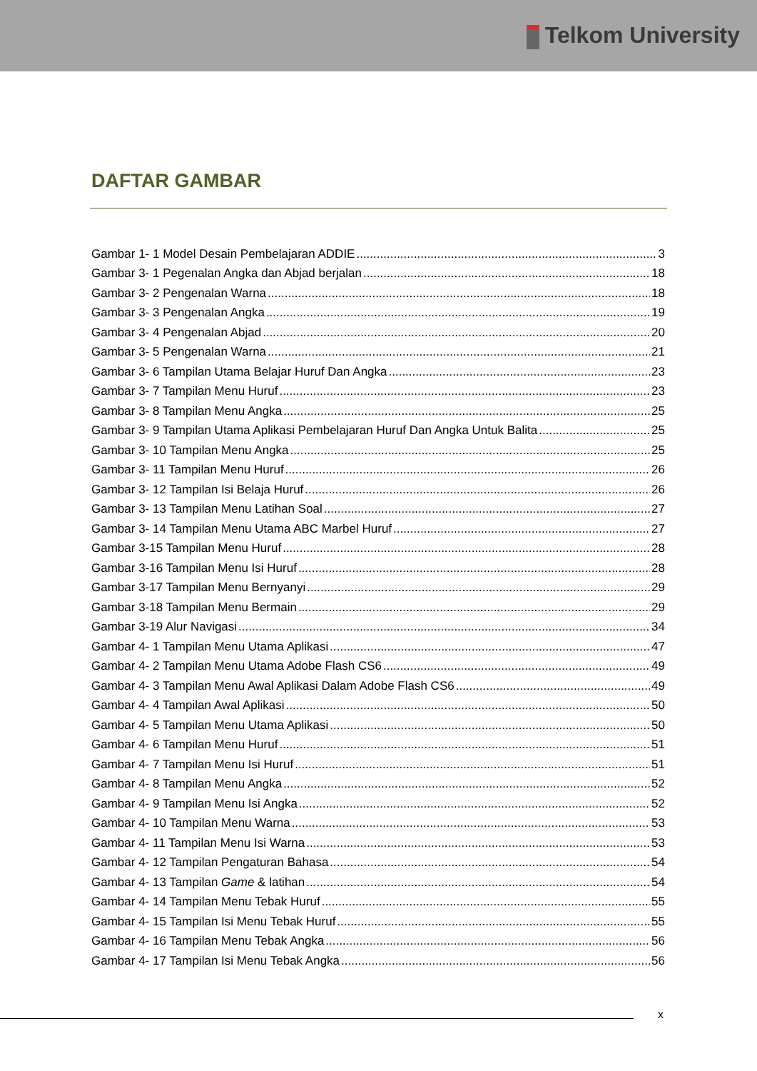Telkom University
DAFTAR GAMBAR
Gambar 1- 1 Model Desain Pembelajaran ADDIE 3
Gambar 3- 1 Pegenalan Angka dan Abjad berjalan 18
Gambar 3- 2 Pengenalan Warna 18
Gambar 3- 3 Pengenalan Angka 19
Gambar 3- 4 Pengenalan Abjad 20
Gambar 3- 5 Pengenalan Warna 21
Gambar 3- 6 Tampilan Utama Belajar Huruf Dan Angka 23
Gambar 3- 7 Tampilan Menu Huruf 23
Gambar 3- 8 Tampilan Menu Angka 25
Gambar 3- 9 Tampilan Utama Aplikasi Pembelajaran Huruf Dan Angka Untuk Balita 25
Gambar 3- 10 Tampilan Menu Angka 25
Gambar 3- 11 Tampilan Menu Huruf 26
Gambar 3- 12 Tampilan Isi Belaja Huruf 26
Gambar 3- 13 Tampilan Menu Latihan Soal 27
Gambar 3- 14 Tampilan Menu Utama ABC Marbel Huruf 27
Gambar 3-15 Tampilan Menu Huruf 28
Gambar 3-16 Tampilan Menu Isi Huruf 28
Gambar 3-17 Tampilan Menu Bernyanyi 29
Gambar 3-18 Tampilan Menu Bermain 29
Gambar 3-19 Alur Navigasi 34
Gambar 4- 1 Tampilan Menu Utama Aplikasi 47
Gambar 4- 2 Tampilan Menu Utama Adobe Flash CS6 49
Gambar 4- 3 Tampilan Menu Awal Aplikasi Dalam Adobe Flash CS6 49
Gambar 4- 4 Tampilan Awal Aplikasi 50
Gambar 4- 5 Tampilan Menu Utama Aplikasi 50
Gambar 4- 6 Tampilan Menu Huruf 51
Gambar 4- 7 Tampilan Menu Isi Huruf 51
Gambar 4- 8 Tampilan Menu Angka 52
Gambar 4- 9 Tampilan Menu Isi Angka 52
Gambar 4- 10 Tampilan Menu Warna 53
Gambar 4- 11 Tampilan Menu Isi Warna 53
Gambar 4- 12 Tampilan Pengaturan Bahasa 54
Gambar 4- 13 Tampilan Game & latihan 54
Gambar 4- 14 Tampilan Menu Tebak Huruf 55
Gambar 4- 15 Tampilan Isi Menu Tebak Huruf 55
Gambar 4- 16 Tampilan Menu Tebak Angka 56
Gambar 4- 17 Tampilan Isi Menu Tebak Angka 56
x